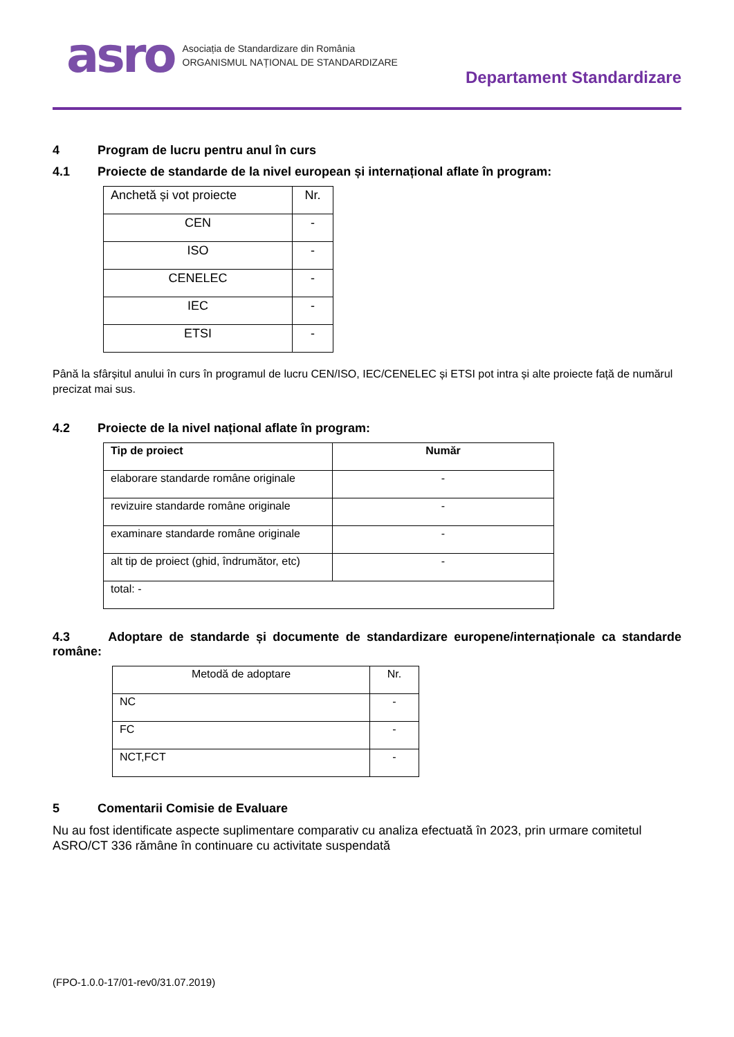asro
Asociația de Standardizare din România
ORGANISMUL NAȚIONAL DE STANDARDIZARE
Departament Standardizare
4 Program de lucru pentru anul în curs
4.1 Proiecte de standarde de la nivel european și internațional aflate în program:
| Anchetă și vot proiecte | Nr. |
| CEN | - |
| ISO | - |
| CENELEC | - |
| IEC | - |
| ETSI | - |
Până la sfârșitul anului în curs în programul de lucru CEN/ISO, IEC/CENELEC și ETSI pot intra și alte proiecte față de numărul precizat mai sus.
4.2 Proiecte de la nivel național aflate în program:
| Tip de proiect | Număr |
| --- | --- |
| elaborare standarde române originale | - |
| revizuire standarde române originale | - |
| examinare standarde române originale | - |
| alt tip de proiect (ghid, îndrumător, etc) | - |
| total: - | |
4.3 Adoptare de standarde și documente de standardizare europene/internaționale ca standarde române:
| Metodă de adoptare | Nr. |
| NC | - |
| FC | - |
| NCT,FCT | - |
5 Comentarii Comisie de Evaluare
Nu au fost identificate aspecte suplimentare comparativ cu analiza efectuată în 2023, prin urmare comitetul ASRO/CT 336 rămâne în continuare cu activitate suspendată
(FPO-1.0.0-17/01-rev0/31.07.2019)